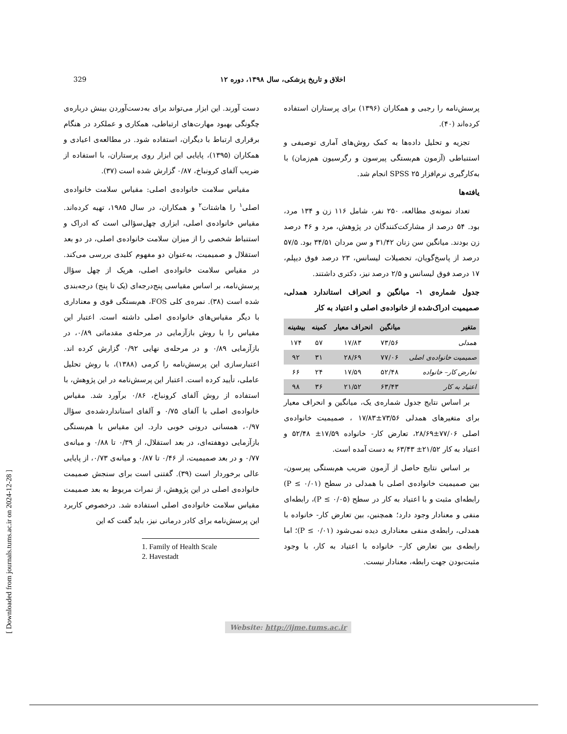[ Downloaded from journals.tums.ac.ir on 2024-12-28 ]
329 اخلاق و تاریخ پزشکی، سال ۱۳۹۸، دوره ۱۲
دست آورند. این ابزار می‌تواند برای به‌دست‌آوردن بینش درباره‌ی چگونگی بهبود مهارت‌های ارتباطی، همکاری و عملکرد در هنگام برقراری ارتباط با دیگران، استفاده شود. در مطالعه‌ی اعیادی و همکاران (۱۳۹۵)، پایایی این ابزار روی پرستاران، با استفاده از ضریب آلفای کرونباخ، ۰/۸۷ گزارش شده است (۳۷).
مقیاس سلامت خانواده‌ی اصلی: مقیاس سلامت خانواده‌ی اصلی<sup>۱</sup> را هاشتات<sup>۲</sup> و همکاران، در سال ۱۹۸۵، تهیه کرده‌اند. مقیاس خانواده‌ی اصلی، ابزاری چهل‌سؤالی است که ادراک و استنباط شخصی را از میزان سلامت خانواده‌ی اصلی، در دو بعد استقلال و صمیمیت، به‌عنوان دو مفهوم کلیدی بررسی می‌کند. در مقیاس سلامت خانواده‌ی اصلی، هریک از چهل سؤال پرسش‌نامه، بر اساس مقیاسی پنج‌درجه‌ای (یک تا پنج) درجه‌بندی شده است (۳۸). نمره‌ی کلی FOS، هم‌بستگی قوی و معناداری با دیگر مقیاس‌های خانواده‌ی اصلی داشته است. اعتبار این مقیاس را با روش بازآزمایی در مرحله‌ی مقدماتی ۰/۸۹، در بازآزمایی ۰/۸۹ و در مرحله‌ی نهایی ۰/۹۲ گزارش کرده اند. اعتبارسازی این پرسش‌نامه را کرمی (۱۳۸۸)، با روش تحلیل عاملی، تأیید کرده است. اعتبار این پرسش‌نامه در این پژوهش، با استفاده از روش آلفای کرونباخ، ۰/۸۶ برآورد شد. مقیاس خانواده‌ی اصلی با آلفای ۰/۷۵ و آلفای استانداردشده‌ی سؤال ۰/۹۷، همسانی درونی خوبی دارد. این مقیاس با هم‌بستگی بازآزمایی دوهفته‌ای، در بعد استقلال، از ۰/۳۹ تا ۰/۸۸ و میانه‌ی ۰/۷۷ و در بعد صمیمیت، از ۰/۴۶ تا ۰/۸۷ و میانه‌ی ۰/۷۳، از پایایی عالی برخوردار است (۳۹). گفتنی است برای سنجش صمیمت خانواده‌ی اصلی در این پژوهش، از نمرات مربوط به بعد صمیمت مقیاس سلامت خانواده‌ی اصلی استفاده شد. درخصوص کاربرد این پرسش‌نامه برای کادر درمانی نیز، باید گفت که این
1. Family of Health Scale
2. Havestadt
پرسش‌نامه را رجبی و همکاران (۱۳۹۶) برای پرستاران استفاده کرده‌اند (۴۰).
تجزیه و تحلیل داده‌ها به کمک روش‌های آماری توصیفی و استنباطی (آزمون هم‌بستگی پیرسون و رگرسیون هم‌زمان) با به‌کارگیری نرم‌افزار SPSS ۲۵ انجام شد.
یافته‌ها
تعداد نمونه‌ی مطالعه، ۲۵۰ نفر، شامل ۱۱۶ زن و ۱۳۴ مرد، بود. ۵۴ درصد از مشارکت‌کنندگان در پژوهش، مرد و ۴۶ درصد زن بودند. میانگین سن زنان ۳۱/۴۲ و سن مردان ۳۴/۵۱ بود. ۵۷/۵ درصد از پاسخ‌گویان، تحصیلات لیسانس، ۲۳ درصد فوق دیپلم، ۱۷ درصد فوق لیسانس و ۲/۵ درصد نیز، دکتری داشتند.
جدول شماره‌ی ۱- میانگین و انحراف استاندارد همدلی، صمیمیت ادراک‌شده از خانواده‌ی اصلی و اعتیاد به کار
| متغیر | میانگین | انحراف معیار | کمینه | بیشینه |
| --- | --- | --- | --- | --- |
| همدلی | ۷۳/۵۶ | ۱۷/۸۳ | ۵۷ | ۱۷۴ |
| صمیمیت خانواده‌ی اصلی | ۷۷/۰۶ | ۲۸/۶۹ | ۳۱ | ۹۲ |
| تعارض کار– خانواده | ۵۲/۴۸ | ۱۷/۵۹ | ۲۴ | ۶۶ |
| اعتیاد به کار | ۶۳/۴۳ | ۲۱/۵۲ | ۳۶ | ۹۸ |
بر اساس نتایج جدول شماره‌ی یک، میانگین و انحراف معیار برای متغیرهای همدلی ۷۳/۵۶±۱۷/۸۳ ، صمیمیت خانواده‌ی اصلی ۷۷/۰۶±۲۸/۶۹، تعارض کار- خانواده ۱۷/۵۹± ۵۲/۴۸ و اعتیاد به کار ۲۱/۵۲± ۶۳/۴۳ به دست آمده است.
بر اساس نتایج حاصل از آزمون ضریب هم‌بستگی پیرسون، بین صمیمیت خانواده‌ی اصلی با همدلی در سطح (P ≤ ۰/۰۱) رابطه‌ای مثبت و با اعتیاد به کار در سطح (۰/۰۵ ≥ P)، رابطه‌ای منفی و معنادار وجود دارد؛ همچنین، بین تعارض کار- خانواده با همدلی، رابطه‌ی منفی معناداری دیده نمی‌شود (P ≤ ۰/۰۱)؛ اما رابطه‌ی بین تعارض کار– خانواده با اعتیاد به کار، با وجود مثبت‌بودن جهت رابطه، معنادار نیست.
Website: http://ijme.tums.ac.ir